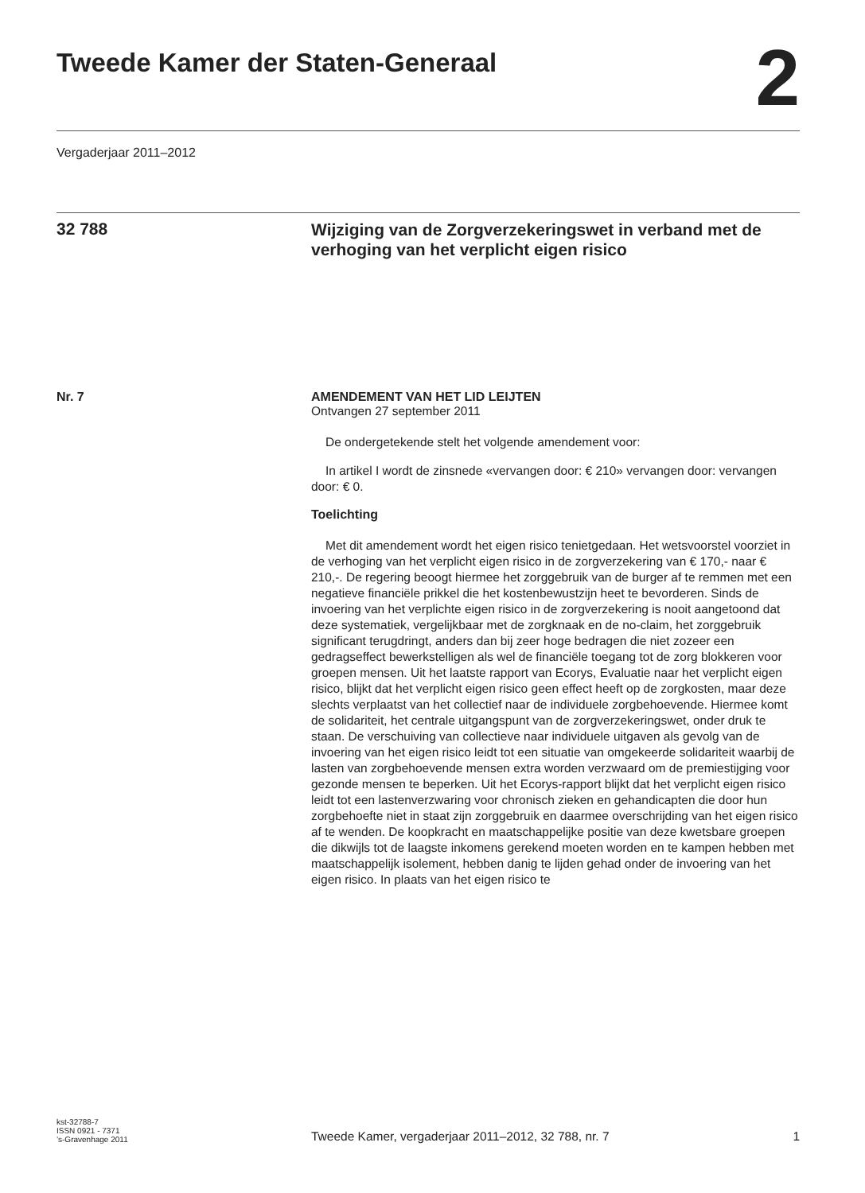Tweede Kamer der Staten-Generaal
2
Vergaderjaar 2011–2012
32 788
Wijziging van de Zorgverzekeringswet in verband met de verhoging van het verplicht eigen risico
Nr. 7 AMENDEMENT VAN HET LID LEIJTEN
Ontvangen 27 september 2011
De ondergetekende stelt het volgende amendement voor:
In artikel I wordt de zinsnede «vervangen door: € 210» vervangen door: vervangen door: € 0.
Toelichting
Met dit amendement wordt het eigen risico tenietgedaan. Het wetsvoorstel voorziet in de verhoging van het verplicht eigen risico in de zorgverzekering van € 170,- naar € 210,-. De regering beoogt hiermee het zorggebruik van de burger af te remmen met een negatieve financiële prikkel die het kostenbewustzijn heet te bevorderen. Sinds de invoering van het verplichte eigen risico in de zorgverzekering is nooit aangetoond dat deze systematiek, vergelijkbaar met de zorgknaak en de no-claim, het zorggebruik significant terugdringt, anders dan bij zeer hoge bedragen die niet zozeer een gedragseffect bewerkstelligen als wel de financiële toegang tot de zorg blokkeren voor groepen mensen. Uit het laatste rapport van Ecorys, Evaluatie naar het verplicht eigen risico, blijkt dat het verplicht eigen risico geen effect heeft op de zorgkosten, maar deze slechts verplaatst van het collectief naar de individuele zorgbehoevende. Hiermee komt de solidariteit, het centrale uitgangspunt van de zorgverzekeringswet, onder druk te staan. De verschuiving van collectieve naar individuele uitgaven als gevolg van de invoering van het eigen risico leidt tot een situatie van omgekeerde solidariteit waarbij de lasten van zorgbehoevende mensen extra worden verzwaard om de premiestijging voor gezonde mensen te beperken. Uit het Ecorys-rapport blijkt dat het verplicht eigen risico leidt tot een lastenverzwaring voor chronisch zieken en gehandicapten die door hun zorgbehoefte niet in staat zijn zorggebruik en daarmee overschrijding van het eigen risico af te wenden. De koopkracht en maatschappelijke positie van deze kwetsbare groepen die dikwijls tot de laagste inkomens gerekend moeten worden en te kampen hebben met maatschappelijk isolement, hebben danig te lijden gehad onder de invoering van het eigen risico. In plaats van het eigen risico te
kst-32788-7
ISSN 0921 - 7371
’s-Gravenhage 2011
Tweede Kamer, vergaderjaar 2011–2012, 32 788, nr. 7
1